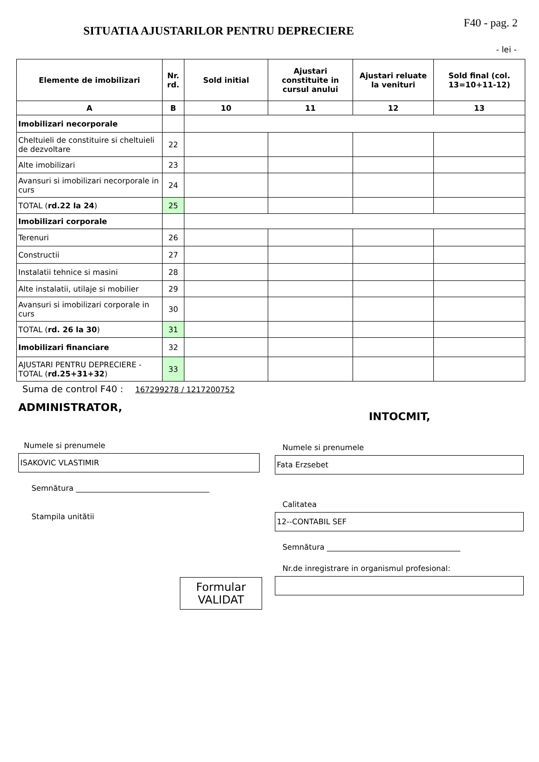SITUATIA AJUSTARILOR PENTRU DEPRECIERE
F40 - pag. 2
- lei -
| Elemente de imobilizari | Nr. rd. | Sold initial | Ajustari constituite in cursul anului | Ajustari reluate la venituri | Sold final (col. 13=10+11-12) |
| --- | --- | --- | --- | --- | --- |
| A | B | 10 | 11 | 12 | 13 |
| Imobilizari necorporale | | | | | |
| Cheltuieli de constituire si cheltuieli de dezvoltare | 22 | | | | |
| Alte imobilizari | 23 | | | | |
| Avansuri si imobilizari necorporale in curs | 24 | | | | |
| TOTAL ( rd.22 la 24 ) | 25 | | | | |
| Imobilizari corporale | | | | | |
| Terenuri | 26 | | | | |
| Constructii | 27 | | | | |
| Instalatii tehnice si masini | 28 | | | | |
| Alte instalatii, utilaje si mobilier | 29 | | | | |
| Avansuri si imobilizari corporale in curs | 30 | | | | |
| TOTAL ( rd. 26 la 30 ) | 31 | | | | |
| Imobilizari financiare | 32 | | | | |
| AJUSTARI PENTRU DEPRECIERE - TOTAL ( rd.25+31+32 ) | 33 | | | | |
Suma de control F40 : 167299278 / 1217200752
ADMINISTRATOR,
Numele si prenumele
ISAKOVIC VLASTIMIR
Semnătura ___________________________________
Stampila unitătii
Formular
VALIDAT
INTOCMIT,
Numele si prenumele
Fata Erzsebet
Calitatea
12--CONTABIL SEF
Semnătura ___________________________________
Nr.de inregistrare in organismul profesional: